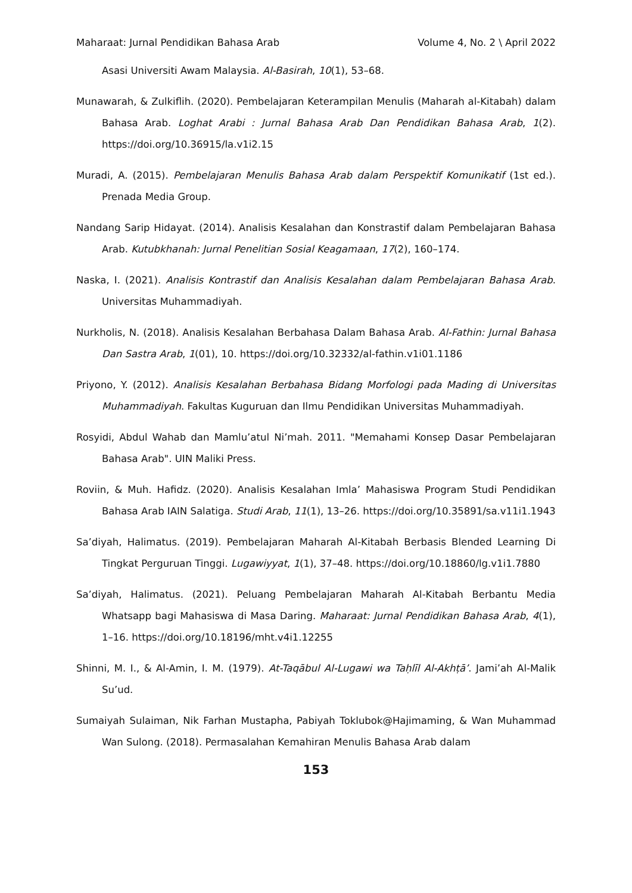Maharaat: Jurnal Pendidikan Bahasa Arab Volume 4, No. 2 \ April 2022
Asasi Universiti Awam Malaysia. Al-Basirah, 10(1), 53–68.
Munawarah, & Zulkiflih. (2020). Pembelajaran Keterampilan Menulis (Maharah al-Kitabah) dalam Bahasa Arab. Loghat Arabi : Jurnal Bahasa Arab Dan Pendidikan Bahasa Arab, 1(2). https://doi.org/10.36915/la.v1i2.15
Muradi, A. (2015). Pembelajaran Menulis Bahasa Arab dalam Perspektif Komunikatif (1st ed.). Prenada Media Group.
Nandang Sarip Hidayat. (2014). Analisis Kesalahan dan Konstrastif dalam Pembelajaran Bahasa Arab. Kutubkhanah: Jurnal Penelitian Sosial Keagamaan, 17(2), 160–174.
Naska, I. (2021). Analisis Kontrastif dan Analisis Kesalahan dalam Pembelajaran Bahasa Arab. Universitas Muhammadiyah.
Nurkholis, N. (2018). Analisis Kesalahan Berbahasa Dalam Bahasa Arab. Al-Fathin: Jurnal Bahasa Dan Sastra Arab, 1(01), 10. https://doi.org/10.32332/al-fathin.v1i01.1186
Priyono, Y. (2012). Analisis Kesalahan Berbahasa Bidang Morfologi pada Mading di Universitas Muhammadiyah. Fakultas Kuguruan dan Ilmu Pendidikan Universitas Muhammadiyah.
Rosyidi, Abdul Wahab dan Mamlu’atul Ni’mah. 2011. "Memahami Konsep Dasar Pembelajaran Bahasa Arab". UIN Maliki Press.
Roviin, & Muh. Hafidz. (2020). Analisis Kesalahan Imla’ Mahasiswa Program Studi Pendidikan Bahasa Arab IAIN Salatiga. Studi Arab, 11(1), 13–26. https://doi.org/10.35891/sa.v11i1.1943
Sa’diyah, Halimatus. (2019). Pembelajaran Maharah Al-Kitabah Berbasis Blended Learning Di Tingkat Perguruan Tinggi. Lugawiyyat, 1(1), 37–48. https://doi.org/10.18860/lg.v1i1.7880
Sa’diyah, Halimatus. (2021). Peluang Pembelajaran Maharah Al-Kitabah Berbantu Media Whatsapp bagi Mahasiswa di Masa Daring. Maharaat: Jurnal Pendidikan Bahasa Arab, 4(1), 1–16. https://doi.org/10.18196/mht.v4i1.12255
Shinni, M. I., & Al-Amin, I. M. (1979). At-Taqābul Al-Lugawi wa Taḥlīl Al-Akhṭā’. Jami’ah Al-Malik Su’ud.
Sumaiyah Sulaiman, Nik Farhan Mustapha, Pabiyah Toklubok@Hajimaming, & Wan Muhammad Wan Sulong. (2018). Permasalahan Kemahiran Menulis Bahasa Arab dalam
153